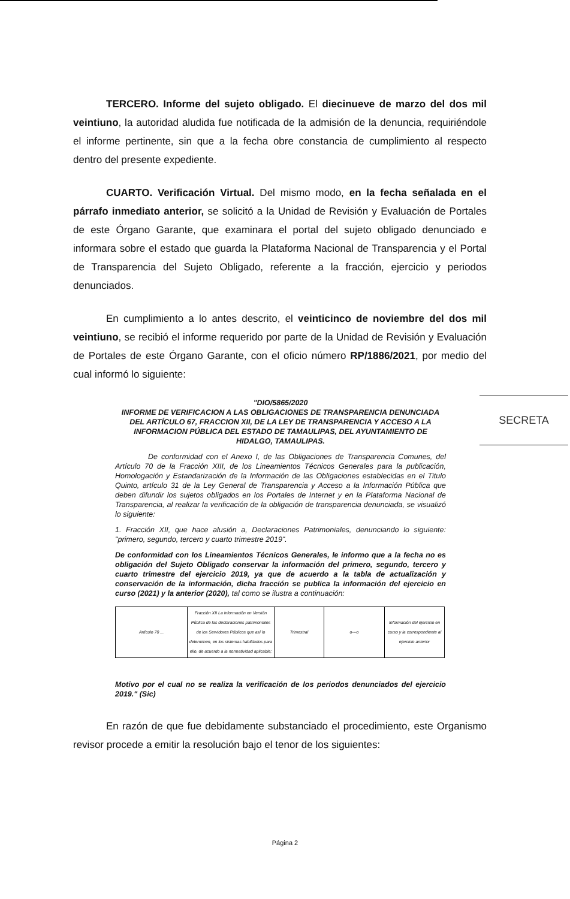TERCERO. Informe del sujeto obligado. El diecinueve de marzo del dos mil veintiuno, la autoridad aludida fue notificada de la admisión de la denuncia, requiriéndole el informe pertinente, sin que a la fecha obre constancia de cumplimiento al respecto dentro del presente expediente.
CUARTO. Verificación Virtual. Del mismo modo, en la fecha señalada en el párrafo inmediato anterior, se solicitó a la Unidad de Revisión y Evaluación de Portales de este Órgano Garante, que examinara el portal del sujeto obligado denunciado e informara sobre el estado que guarda la Plataforma Nacional de Transparencia y el Portal de Transparencia del Sujeto Obligado, referente a la fracción, ejercicio y periodos denunciados.
En cumplimiento a lo antes descrito, el veinticinco de noviembre del dos mil veintiuno, se recibió el informe requerido por parte de la Unidad de Revisión y Evaluación de Portales de este Órgano Garante, con el oficio número RP/1886/2021, por medio del cual informó lo siguiente:
"DIO/5865/2020
INFORME DE VERIFICACION A LAS OBLIGACIONES DE TRANSPARENCIA DENUNCIADA DEL ARTÍCULO 67, FRACCION XII, DE LA LEY DE TRANSPARENCIA Y ACCESO A LA INFORMACION PÚBLICA DEL ESTADO DE TAMAULIPAS, DEL AYUNTAMIENTO DE HIDALGO, TAMAULIPAS.
De conformidad con el Anexo I, de las Obligaciones de Transparencia Comunes, del Artículo 70 de la Fracción XIII, de los Lineamientos Técnicos Generales para la publicación, Homologación y Estandarización de la Información de las Obligaciones establecidas en el Titulo Quinto, artículo 31 de la Ley General de Transparencia y Acceso a la Información Pública que deben difundir los sujetos obligados en los Portales de Internet y en la Plataforma Nacional de Transparencia, al realizar la verificación de la obligación de transparencia denunciada, se visualizó lo siguiente:
1. Fracción XII, que hace alusión a, Declaraciones Patrimoniales, denunciando lo siguiente: "primero, segundo, tercero y cuarto trimestre 2019".
De conformidad con los Lineamientos Técnicos Generales, le informo que a la fecha no es obligación del Sujeto Obligado conservar la información del primero, segundo, tercero y cuarto trimestre del ejercicio 2019, ya que de acuerdo a la tabla de actualización y conservación de la información, dicha fracción se publica la información del ejercicio en curso (2021) y la anterior (2020), tal como se ilustra a continuación:
| Artículo 70 ... | Fracción XII La información en Versión Pública de las declaraciones patrimoniales de los Servidores Públicos que así lo determinen, en los sistemas habilitados para ello, de acuerdo a la normatividad aplicable; | Trimestral | o---o | Información del ejercicio en curso y la correspondiente al ejercicio anterior |
Motivo por el cual no se realiza la verificación de los periodos denunciados del ejercicio 2019." (Sic)
En razón de que fue debidamente substanciado el procedimiento, este Organismo revisor procede a emitir la resolución bajo el tenor de los siguientes:
SECRETA
Página 2